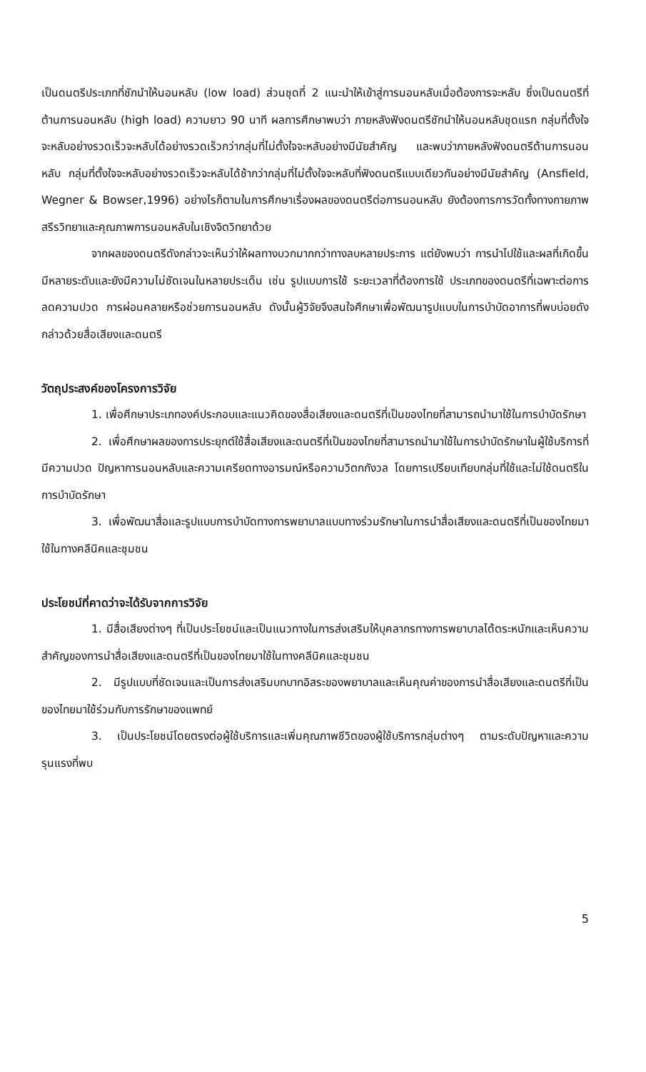เป็นดนตรีประเภทที่ชักนำให้นอนหลับ (low load) ส่วนชุดที่ 2 แนะนำให้เข้าสู่การนอนหลับเมื่อต้องการจะหลับ ซึ่งเป็นดนตรีที่ต้านการนอนหลับ (high load) ความยาว 90 นาที ผลการศึกษาพบว่า ภายหลังฟังดนตรีชักนำให้นอนหลับชุดแรก กลุ่มที่ตั้งใจจะหลับอย่างรวดเร็วจะหลับได้อย่างรวดเร็วกว่ากลุ่มที่ไม่ตั้งใจจะหลับอย่างมีนัยสำคัญ และพบว่าภายหลังฟังดนตรีต้านการนอนหลับ กลุ่มที่ตั้งใจจะหลับอย่างรวดเร็วจะหลับได้ช้ากว่ากลุ่มที่ไม่ตั้งใจจะหลับที่ฟังดนตรีแบบเดียวกันอย่างมีนัยสำคัญ (Ansfield, Wegner & Bowser,1996) อย่างไรก็ตามในการศึกษาเรื่องผลของดนตรีต่อการนอนหลับ ยังต้องการการวัดทั้งทางกายภาพ สรีรวิทยาและคุณภาพการนอนหลับในเชิงจิตวิทยาด้วย
จากผลของดนตรีดังกล่าวจะเห็นว่าให้ผลทางบวกมากกว่าทางลบหลายประการ แต่ยังพบว่า การนำไปใช้และผลที่เกิดขึ้นมีหลายระดับและยังมีความไม่ชัดเจนในหลายประเด็น เช่น รูปแบบการใช้ ระยะเวลาที่ต้องการใช้ ประเภทของดนตรีที่เฉพาะต่อการลดความปวด การผ่อนคลายหรือช่วยการนอนหลับ ดังนั้นผู้วิจัยจึงสนใจศึกษาเพื่อพัฒนารูปแบบในการบำบัดอาการที่พบบ่อยดังกล่าวด้วยสื่อเสียงและดนตรี
วัตถุประสงค์ของโครงการวิจัย
1. เพื่อศึกษาประเภทองค์ประกอบและแนวคิดของสื่อเสียงและดนตรีที่เป็นของไทยที่สามารถนำมาใช้ในการบำบัดรักษา
2. เพื่อศึกษาผลของการประยุกต์ใช้สื่อเสียงและดนตรีที่เป็นของไทยที่สามารถนำมาใช้ในการบำบัดรักษาในผู้ใช้บริการที่มีความปวด ปัญหาการนอนหลับและความเครียดทางอารมณ์หรือความวิตกกังวล โดยการเปรียบเทียบกลุ่มที่ใช้และไม่ใช้ดนตรีในการบำบัดรักษา
3. เพื่อพัฒนาสื่อและรูปแบบการบำบัดทางการพยาบาลแบบทางร่วมรักษาในการนำสื่อเสียงและดนตรีที่เป็นของไทยมาใช้ในทางคลีนิคและชุมชน
ประโยชน์ที่คาดว่าจะได้รับจากการวิจัย
1. มีสื่อเสียงต่างๆ ที่เป็นประโยชน์และเป็นแนวทางในการส่งเสริมให้บุคลากรทางการพยาบาลได้ตระหนักและเห็นความสำคัญของการนำสื่อเสียงและดนตรีที่เป็นของไทยมาใช้ในทางคลีนิคและชุมชน
2. มีรูปแบบที่ชัดเจนและเป็นการส่งเสริมบทบาทอิสระของพยาบาลและเห็นคุณค่าของการนำสื่อเสียงและดนตรีที่เป็นของไทยมาใช้ร่วมกับการรักษาของแพทย์
3. เป็นประโยชน์โดยตรงต่อผู้ใช้บริการและเพิ่มคุณภาพชีวิตของผู้ใช้บริการกลุ่มต่างๆ ตามระดับปัญหาและความรุนแรงที่พบ
5